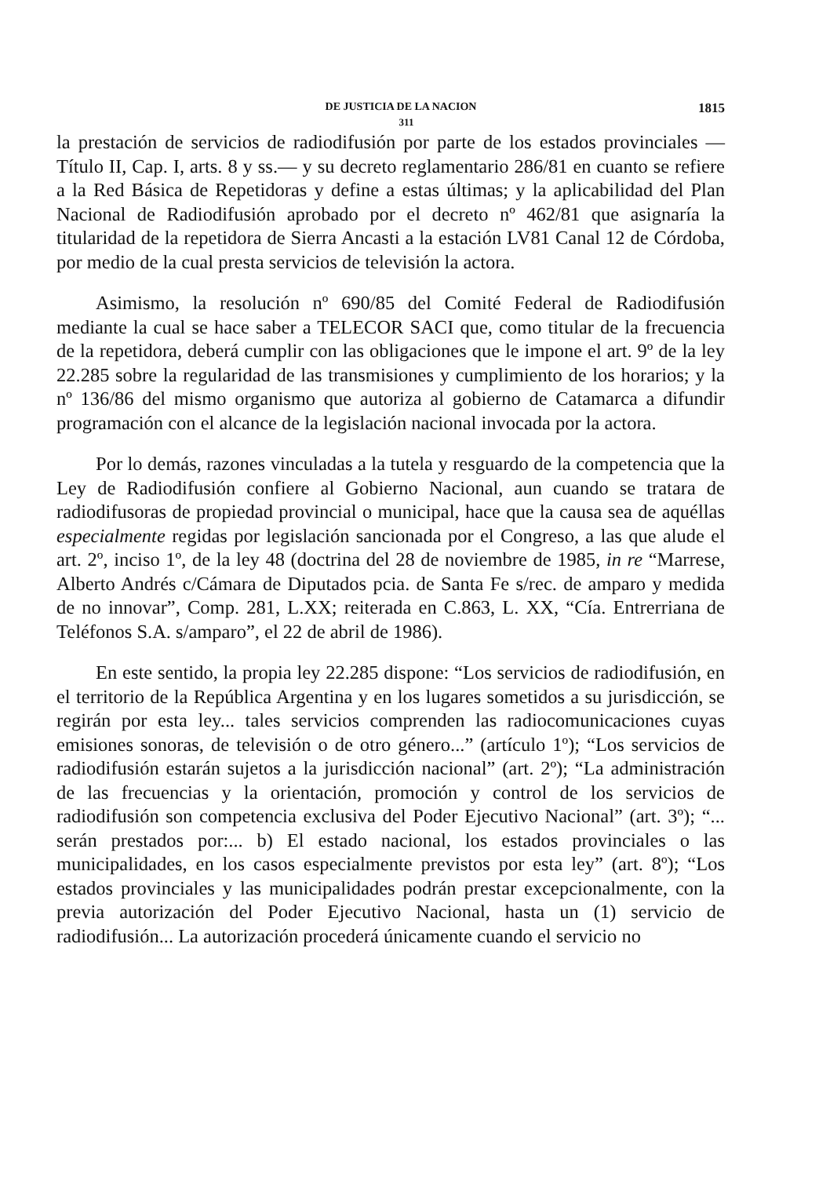DE JUSTICIA DE LA NACION 1815
311
la prestación de servicios de radiodifusión por parte de los estados provinciales —Título II, Cap. I, arts. 8 y ss.— y su decreto reglamentario 286/81 en cuanto se refiere a la Red Básica de Repetidoras y define a estas últimas; y la aplicabilidad del Plan Nacional de Radiodifusión aprobado por el decreto nº 462/81 que asignaría la titularidad de la repetidora de Sierra Ancasti a la estación LV81 Canal 12 de Córdoba, por medio de la cual presta servicios de televisión la actora.
Asimismo, la resolución nº 690/85 del Comité Federal de Radiodifusión mediante la cual se hace saber a TELECOR SACI que, como titular de la frecuencia de la repetidora, deberá cumplir con las obligaciones que le impone el art. 9º de la ley 22.285 sobre la regularidad de las transmisiones y cumplimiento de los horarios; y la nº 136/86 del mismo organismo que autoriza al gobierno de Catamarca a difundir programación con el alcance de la legislación nacional invocada por la actora.
Por lo demás, razones vinculadas a la tutela y resguardo de la competencia que la Ley de Radiodifusión confiere al Gobierno Nacional, aun cuando se tratara de radiodifusoras de propiedad provincial o municipal, hace que la causa sea de aquéllas especialmente regidas por legislación sancionada por el Congreso, a las que alude el art. 2º, inciso 1º, de la ley 48 (doctrina del 28 de noviembre de 1985, in re “Marrese, Alberto Andrés c/Cámara de Diputados pcia. de Santa Fe s/rec. de amparo y medida de no innovar”, Comp. 281, L.XX; reiterada en C.863, L. XX, “Cía. Entrerriana de Teléfonos S.A. s/amparo”, el 22 de abril de 1986).
En este sentido, la propia ley 22.285 dispone: “Los servicios de radiodifusión, en el territorio de la República Argentina y en los lugares sometidos a su jurisdicción, se regirán por esta ley... tales servicios comprenden las radiocomunicaciones cuyas emisiones sonoras, de televisión o de otro género...” (artículo 1º); “Los servicios de radiodifusión estarán sujetos a la jurisdicción nacional” (art. 2º); “La administración de las frecuencias y la orientación, promoción y control de los servicios de radiodifusión son competencia exclusiva del Poder Ejecutivo Nacional” (art. 3º); “... serán prestados por:... b) El estado nacional, los estados provinciales o las municipalidades, en los casos especialmente previstos por esta ley” (art. 8º); “Los estados provinciales y las municipalidades podrán prestar excepcionalmente, con la previa autorización del Poder Ejecutivo Nacional, hasta un (1) servicio de radiodifusión... La autorización procederá únicamente cuando el servicio no